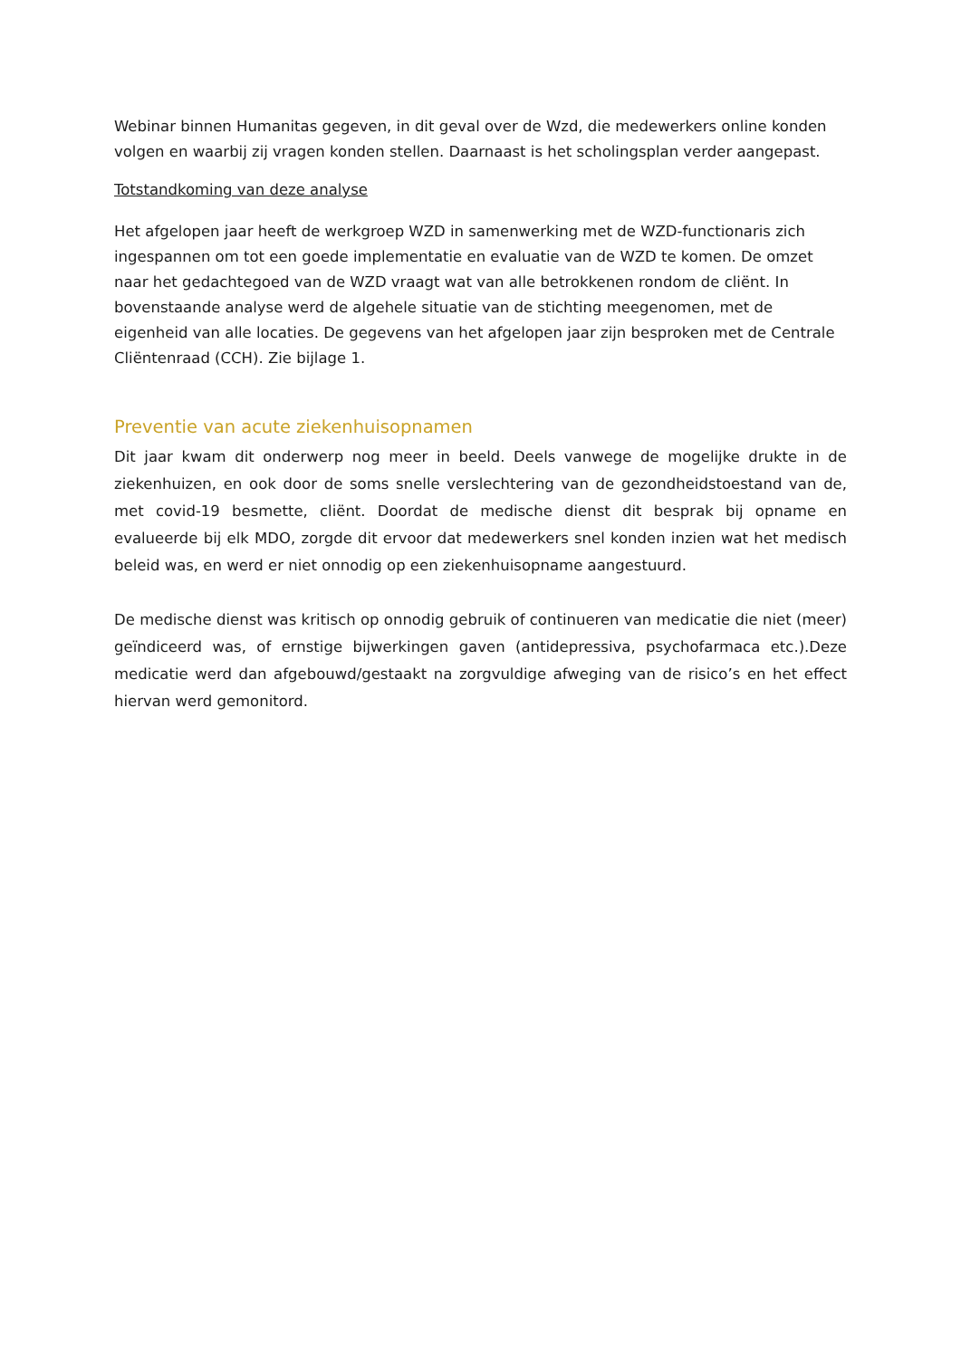Webinar binnen Humanitas gegeven, in dit geval over de Wzd, die medewerkers online konden volgen en waarbij zij vragen konden stellen. Daarnaast is het scholingsplan verder aangepast.
Totstandkoming van deze analyse
Het afgelopen jaar heeft de werkgroep WZD in samenwerking met de WZD-functionaris zich ingespannen om tot een goede implementatie en evaluatie van de WZD te komen. De omzet naar het gedachtegoed van de WZD vraagt wat van alle betrokkenen rondom de cliënt. In bovenstaande analyse werd de algehele situatie van de stichting meegenomen, met de eigenheid van alle locaties. De gegevens van het afgelopen jaar zijn besproken met de Centrale Cliëntenraad (CCH). Zie bijlage 1.
Preventie van acute ziekenhuisopnamen
Dit jaar kwam dit onderwerp nog meer in beeld. Deels vanwege de mogelijke drukte in de ziekenhuizen, en ook door de soms snelle verslechtering van de gezondheidstoestand van de, met covid-19 besmette, cliënt. Doordat de medische dienst dit besprak bij opname en evalueerde bij elk MDO, zorgde dit ervoor dat medewerkers snel konden inzien wat het medisch beleid was, en werd er niet onnodig op een ziekenhuisopname aangestuurd.
De medische dienst was kritisch op onnodig gebruik of continueren van medicatie die niet (meer) geïndiceerd was, of ernstige bijwerkingen gaven (antidepressiva, psychofarmaca etc.).Deze medicatie werd dan afgebouwd/gestaakt na zorgvuldige afweging van de risico’s en het effect hiervan werd gemonitord.